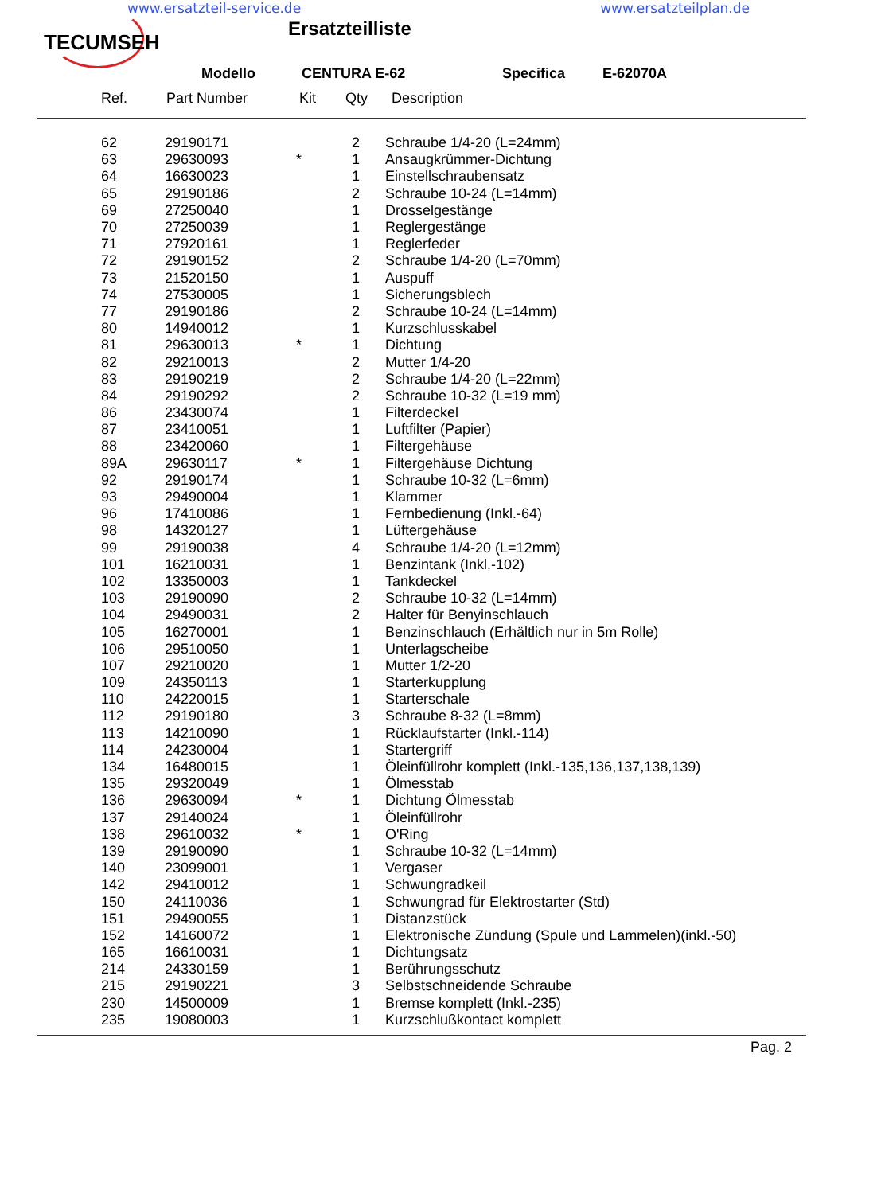www.ersatzteil-service.de www.ersatzteilplan.de
TECUMSEH
Ersatzteilliste
Modello CENTURA E-62 Specifica E-62070A
| Ref. | Part Number | Kit | Qty | Description |
| --- | --- | --- | --- | --- |
| | 62 | 29190171 | | 2 | Schraube 1/4-20 (L=24mm) |
| | 63 | 29630093 | * | 1 | Ansaugkrümmer-Dichtung |
| | 64 | 16630023 | | 1 | Einstellschraubensatz |
| | 65 | 29190186 | | 2 | Schraube 10-24 (L=14mm) |
| | 69 | 27250040 | | 1 | Drosselgestänge |
| | 70 | 27250039 | | 1 | Reglergestänge |
| | 71 | 27920161 | | 1 | Reglerfeder |
| | 72 | 29190152 | | 2 | Schraube 1/4-20 (L=70mm) |
| | 73 | 21520150 | | 1 | Auspuff |
| | 74 | 27530005 | | 1 | Sicherungsblech |
| | 77 | 29190186 | | 2 | Schraube 10-24 (L=14mm) |
| | 80 | 14940012 | | 1 | Kurzschlusskabel |
| | 81 | 29630013 | * | 1 | Dichtung |
| | 82 | 29210013 | | 2 | Mutter 1/4-20 |
| | 83 | 29190219 | | 2 | Schraube 1/4-20 (L=22mm) |
| | 84 | 29190292 | | 2 | Schraube 10-32 (L=19 mm) |
| | 86 | 23430074 | | 1 | Filterdeckel |
| | 87 | 23410051 | | 1 | Luftfilter (Papier) |
| | 88 | 23420060 | | 1 | Filtergehäuse |
| | 89A | 29630117 | * | 1 | Filtergehäuse Dichtung |
| | 92 | 29190174 | | 1 | Schraube 10-32 (L=6mm) |
| | 93 | 29490004 | | 1 | Klammer |
| | 96 | 17410086 | | 1 | Fernbedienung (Inkl.-64) |
| | 98 | 14320127 | | 1 | Lüftergehäuse |
| | 99 | 29190038 | | 4 | Schraube 1/4-20 (L=12mm) |
| | 101 | 16210031 | | 1 | Benzintank (Inkl.-102) |
| | 102 | 13350003 | | 1 | Tankdeckel |
| | 103 | 29190090 | | 2 | Schraube 10-32 (L=14mm) |
| | 104 | 29490031 | | 2 | Halter für Benyinschlauch |
| | 105 | 16270001 | | 1 | Benzinschlauch (Erhältlich nur in 5m Rolle) |
| | 106 | 29510050 | | 1 | Unterlagscheibe |
| | 107 | 29210020 | | 1 | Mutter 1/2-20 |
| | 109 | 24350113 | | 1 | Starterkupplung |
| | 110 | 24220015 | | 1 | Starterschale |
| | 112 | 29190180 | | 3 | Schraube 8-32 (L=8mm) |
| | 113 | 14210090 | | 1 | Rücklaufstarter (Inkl.-114) |
| | 114 | 24230004 | | 1 | Startergriff |
| | 134 | 16480015 | | 1 | Öleinfüllrohr komplett (Inkl.-135,136,137,138,139) |
| | 135 | 29320049 | | 1 | Ölmesstab |
| | 136 | 29630094 | * | 1 | Dichtung Ölmesstab |
| | 137 | 29140024 | | 1 | Öleinfüllrohr |
| | 138 | 29610032 | * | 1 | O'Ring |
| | 139 | 29190090 | | 1 | Schraube 10-32 (L=14mm) |
| | 140 | 23099001 | | 1 | Vergaser |
| | 142 | 29410012 | | 1 | Schwungradkeil |
| | 150 | 24110036 | | 1 | Schwungrad für Elektrostarter (Std) |
| | 151 | 29490055 | | 1 | Distanzstück |
| | 152 | 14160072 | | 1 | Elektronische Zündung (Spule und Lammelen)(inkl.-50) |
| | 165 | 16610031 | | 1 | Dichtungsatz |
| | 214 | 24330159 | | 1 | Berührungsschutz |
| | 215 | 29190221 | | 3 | Selbstschneidende Schraube |
| | 230 | 14500009 | | 1 | Bremse komplett (Inkl.-235) |
| | 235 | 19080003 | | 1 | Kurzschlußkontact komplett |
Pag. 2